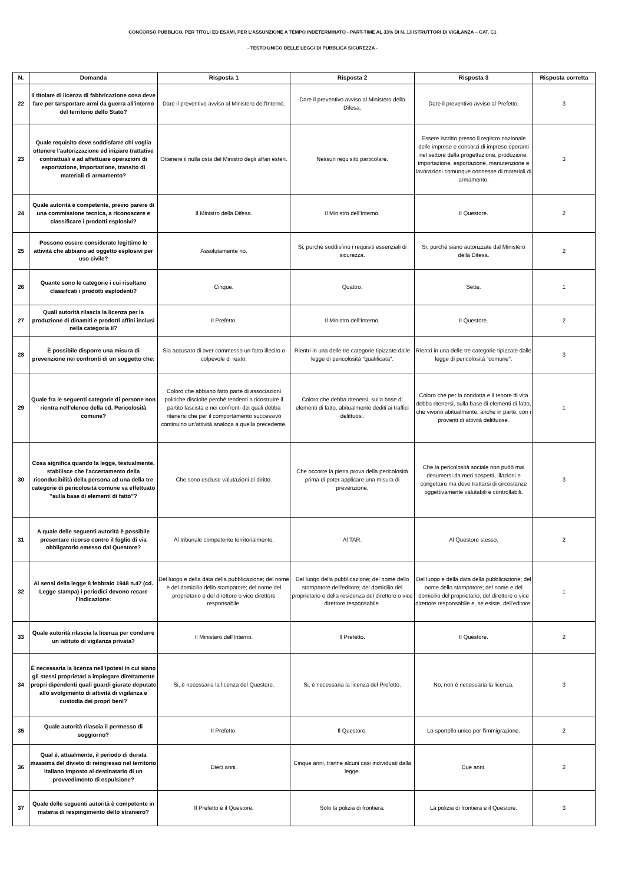CONCORSO PUBBLICO, PER TITOLI ED ESAMI, PER L’ASSUNZIONE A TEMPO INDETERMINATO - PART-TIME AL 33% DI N. 13 ISTRUTTORI DI VIGILANZA – CAT. C1
- TESTO UNICO DELLE LEGGI DI PUBBLICA SICUREZZA -
| N. | Domanda | Risposta 1 | Risposta 2 | Risposta 3 | Risposta corretta |
| --- | --- | --- | --- | --- | --- |
| 22 | Il titolare di licenza di fabbricazione cosa deve fare per tarsportare armi da guerra all'interno del territorio dello Stato? | Dare il preventivo avviso al Ministero dell'Interno. | Dare il preventivo avviso al Ministero della Difesa. | Dare il preventivo avviso al Prefetto. | 3 |
| 23 | Quale requisito deve soddisfarre chi voglia ottenere l'autorizzazione ed iniziare trattative contrattuali e ad affettuare operazioni di esportazione, importazione, transito di materiali di armamento? | Ottenere il nulla osta del Ministro degli affari esteri. | Nessun requisito particolare. | Essere iscritto presso il registro nazionale delle imprese e consorzi di imprese operanti nel settore della progettazione, produzione, importazione, esportazione, manutenzione e lavorazioni comunque connesse di materiali di armamento. | 3 |
| 24 | Quale autorità è competente, previo parere di una commissione tecnica, a riconoscere e classificare i prodotti esplosivi? | Il Ministro della Difesa. | Il Ministro dell'Interno. | Il Questore. | 2 |
| 25 | Possono essere considerate legittime le attività che abbiano ad oggetto esplosivi per uso civile? | Assolutamente no. | Si, purchè soddisfino i requisiti essenziali di sicurezza. | Si, purchè siano autorizzate dal Ministero della Difesa. | 2 |
| 26 | Quante sono le categorie i cui risultano classifcati i prodotti esplodenti? | Cinque. | Quattro. | Sette. | 1 |
| 27 | Quali autorità rilascia la licenza per la produzione di dinamiti e prodotti affini inclusi nella categoria II? | Il Prefetto. | Il Ministro dell'Interno. | Il Questore. | 2 |
| 28 | È possibile disporre una misura di prevenzione nei confronti di un soggetto che: | Sia accusato di aver commesso un fatto illecito o colpevole di reato. | Rientri in una delle tre categorie tipizzate dalle legge di pericolosità "qualificata". | Rientri in una delle tre categorie tipizzate dalle legge di pericolosità "comune". | 3 |
| 29 | Quale fra le seguenti categorie di persone non rientra nell'elenco della cd. Pericolosità comune? | Coloro che abbiano fatto parte di associazioni politiche disciolte perché tendenti a ricostruire il partito fascista e nei confronti dei quali debba ritenersi che per il comportamento successivo continuino un'attività analoga a quella precedente. | Coloro che debba ritenersi, sulla base di elementi di fatto, abitualmente dediti ai traffici delittuosi. | Coloro che per la condotta e il tenore di vita debba ritenersi, sulla base di elementi di fatto, che vivono abitualmente, anche in parte, con i proventi di attività delittuose. | 1 |
| 30 | Cosa significa quando la legge, testualmente, stabilisce che l'accertamento della riconducibilità della persona ad una della tre categorie di pericolosità comune va effettuato "sulla base di elementi di fatto"? | Che sono escluse valutazioni di diritto. | Che occorre la piena prova della pericolosità prima di poter applicare una misura di prevenzione. | Che la pericolosità sociale non puòò mai desumersi da meri sospetti, illazioni e congetture ma deve trattarsi di circostanze oggettivamente valutabili e controllabili. | 3 |
| 31 | A quale delle seguenti autorità è possibile presentare ricorso contro il foglio di via obbligatorio emesso dal Questore? | Al tribunale competente territorialmente. | Al TAR. | Al Questore stesso. | 2 |
| 32 | Ai sensi della legge 8 febbraio 1948 n.47 (cd. Legge stampa) i periodici devono recare l'indicazione: | Del luogo e della data della pubblicazione; del nome e del domicilio dello stampatore; del nome del proprietario e del direttore o vice direttore responsabile. | Del luogo della pubblicazione; del nome dello stampatore dell'editore; del domicilio del proprietario e della residenza del direttore o vice direttore responsabile. | Del luogo e della data della pubblicazione; del nome dello stampatore; del nome e del domicilio del proprietario, del direttore o vice direttore responsabile e, se esiste, dell'editore. | 1 |
| 33 | Quale autorità rilascia la licenza per condurre un istituto di vigilanza privata? | Il Ministero dell'Interno. | Il Prefetto. | Il Questore. | 2 |
| 34 | È necessaria la licenza nell'ipotesi in cui siano gli stessi proprietari a impiegare direttamente propri dipendenti quali guardi giurate deputate allo svolgimento di attività di vigilanza e custodia dei propri beni? | Si, è necessaria la licenza del Questore. | Si, è necessaria la licenza del Prefetto. | No, non è necessaria la licenza. | 3 |
| 35 | Quale autorità rilascia il permesso di soggiorno? | Il Prefetto. | Il Questore. | Lo sportello unico per l'immigrazione. | 2 |
| 36 | Qual è, attualmente, il periodo di durata massima del divieto di reingresso nel territorio italiano imposto al destinatario di un provvedimento di espulsione? | Dieci anni. | Cinque anni, tranne alcuni casi individuati dalla legge. | Due anni. | 2 |
| 37 | Quale delle seguenti autorità è competente in materia di respingimento dello straniero? | Il Prefetto e il Questore. | Solo la polizia di frontiera. | La polizia di frontiera e il Questore. | 3 |